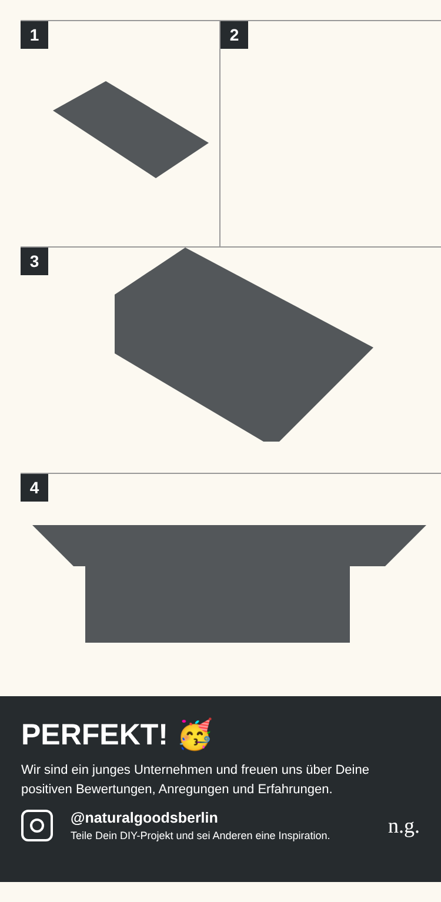1
2
3
4
PERFEKT! 🥳
Wir sind ein junges Unternehmen und freuen uns über Deine positiven Bewertungen, Anregungen und Erfahrungen.
@naturalgoodsberlin
Teile Dein DIY-Projekt und sei Anderen eine Inspiration.
n.g.